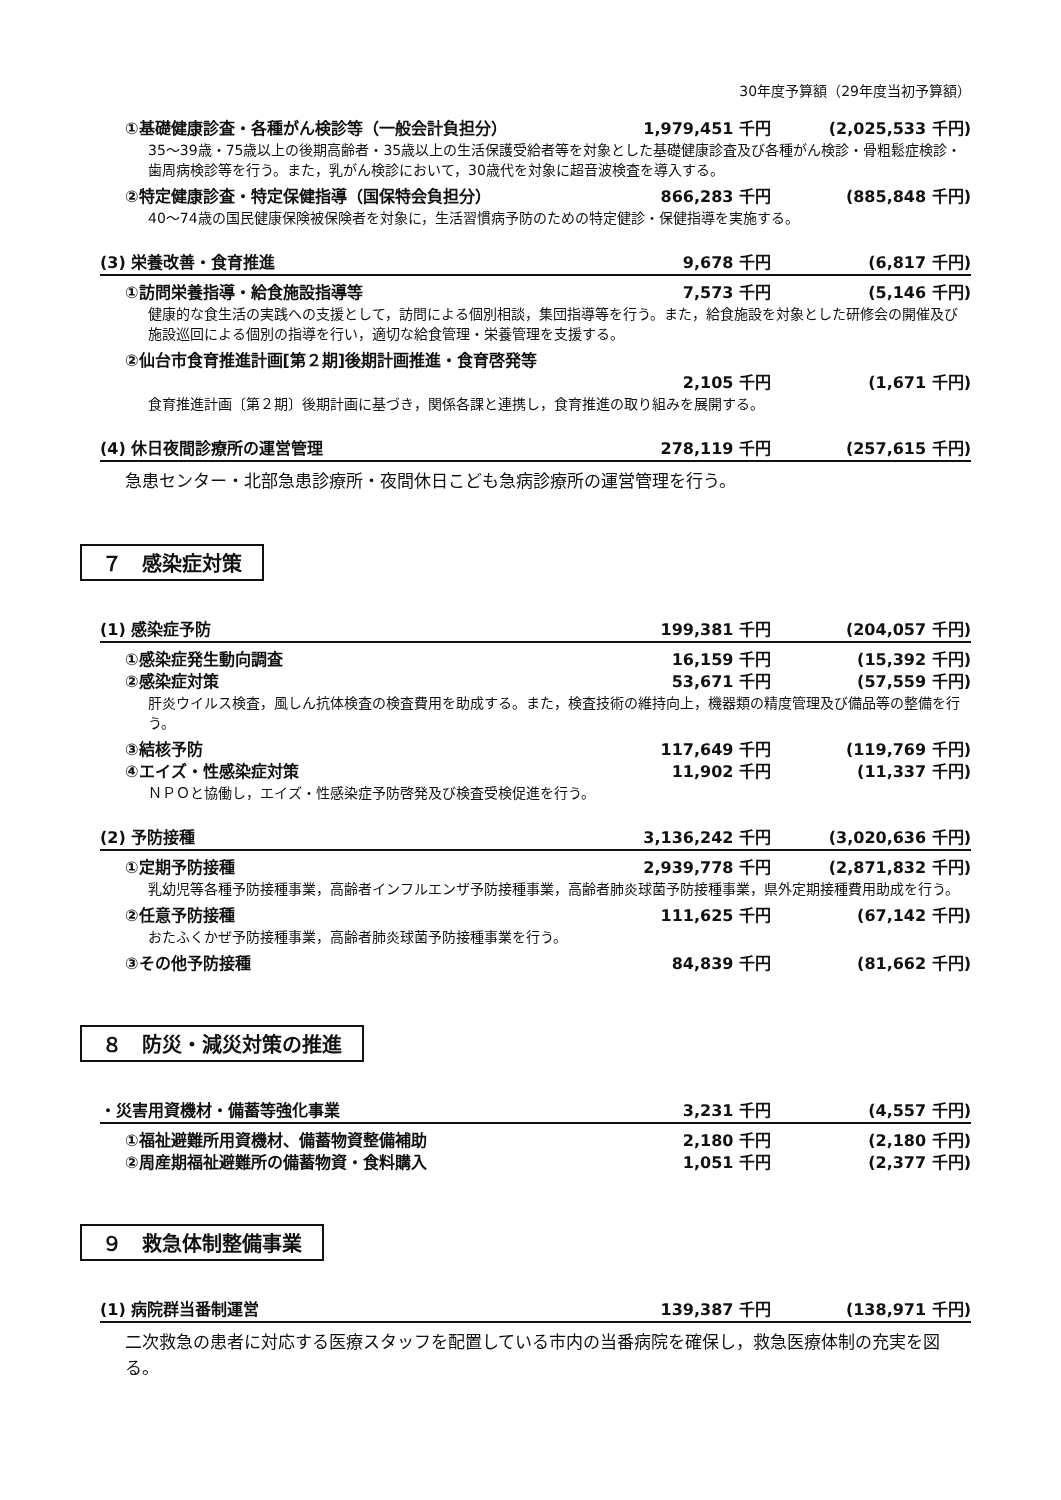30年度予算額（29年度当初予算額）
①基礎健康診査・各種がん検診等（一般会計負担分） 1,979,451 千円 (2,025,533 千円)
35～39歳・75歳以上の後期高齢者・35歳以上の生活保護受給者等を対象とした基礎健康診査及び各種がん検診・骨粗鬆症検診・歯周病検診等を行う。また，乳がん検診において，30歳代を対象に超音波検査を導入する。
②特定健康診査・特定保健指導（国保特会負担分） 866,283 千円 (885,848 千円)
40～74歳の国民健康保険被保険者を対象に，生活習慣病予防のための特定健診・保健指導を実施する。
(3) 栄養改善・食育推進 9,678 千円 (6,817 千円)
①訪問栄養指導・給食施設指導等 7,573 千円 (5,146 千円)
健康的な食生活の実践への支援として，訪問による個別相談，集団指導等を行う。また，給食施設を対象とした研修会の開催及び施設巡回による個別の指導を行い，適切な給食管理・栄養管理を支援する。
②仙台市食育推進計画[第２期]後期計画推進・食育啓発等
2,105 千円 (1,671 千円)
食育推進計画〔第２期〕後期計画に基づき，関係各課と連携し，食育推進の取り組みを展開する。
(4) 休日夜間診療所の運営管理 278,119 千円 (257,615 千円)
急患センター・北部急患診療所・夜間休日こども急病診療所の運営管理を行う。
７　感染症対策
(1) 感染症予防 199,381 千円 (204,057 千円)
①感染症発生動向調査 16,159 千円 (15,392 千円)
②感染症対策 53,671 千円 (57,559 千円)
肝炎ウイルス検査，風しん抗体検査の検査費用を助成する。また，検査技術の維持向上，機器類の精度管理及び備品等の整備を行う。
③結核予防 117,649 千円 (119,769 千円)
④エイズ・性感染症対策 11,902 千円 (11,337 千円)
ＮＰＯと協働し，エイズ・性感染症予防啓発及び検査受検促進を行う。
(2) 予防接種 3,136,242 千円 (3,020,636 千円)
①定期予防接種 2,939,778 千円 (2,871,832 千円)
乳幼児等各種予防接種事業，高齢者インフルエンザ予防接種事業，高齢者肺炎球菌予防接種事業，県外定期接種費用助成を行う。
②任意予防接種 111,625 千円 (67,142 千円)
おたふくかぜ予防接種事業，高齢者肺炎球菌予防接種事業を行う。
③その他予防接種 84,839 千円 (81,662 千円)
８　防災・減災対策の推進
・災害用資機材・備蓄等強化事業 3,231 千円 (4,557 千円)
①福祉避難所用資機材、備蓄物資整備補助 2,180 千円 (2,180 千円)
②周産期福祉避難所の備蓄物資・食料購入 1,051 千円 (2,377 千円)
９　救急体制整備事業
(1) 病院群当番制運営 139,387 千円 (138,971 千円)
二次救急の患者に対応する医療スタッフを配置している市内の当番病院を確保し，救急医療体制の充実を図る。